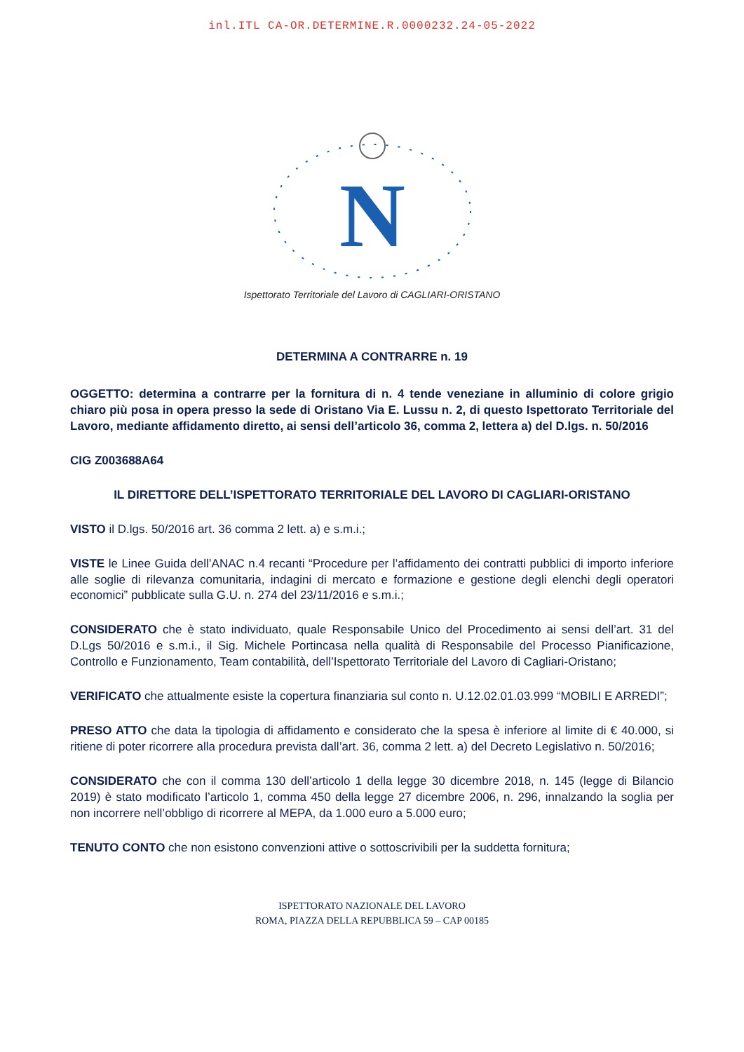inl.ITL CA-OR.DETERMINE.R.0000232.24-05-2022
N
Ispettorato Territoriale del Lavoro di CAGLIARI-ORISTANO
DETERMINA A CONTRARRE n. 19
OGGETTO: determina a contrarre per la fornitura di n. 4 tende veneziane in alluminio di colore grigio chiaro più posa in opera presso la sede di Oristano Via E. Lussu n. 2, di questo Ispettorato Territoriale del Lavoro, mediante affidamento diretto, ai sensi dell’articolo 36, comma 2, lettera a) del D.lgs. n. 50/2016
CIG Z003688A64
IL DIRETTORE DELL’ISPETTORATO TERRITORIALE DEL LAVORO DI CAGLIARI-ORISTANO
VISTO il D.lgs. 50/2016 art. 36 comma 2 lett. a) e s.m.i.;
VISTE le Linee Guida dell’ANAC n.4 recanti “Procedure per l’affidamento dei contratti pubblici di importo inferiore alle soglie di rilevanza comunitaria, indagini di mercato e formazione e gestione degli elenchi degli operatori economici” pubblicate sulla G.U. n. 274 del 23/11/2016 e s.m.i.;
CONSIDERATO che è stato individuato, quale Responsabile Unico del Procedimento ai sensi dell’art. 31 del D.Lgs 50/2016 e s.m.i., il Sig. Michele Portincasa nella qualità di Responsabile del Processo Pianificazione, Controllo e Funzionamento, Team contabilità, dell’Ispettorato Territoriale del Lavoro di Cagliari-Oristano;
VERIFICATO che attualmente esiste la copertura finanziaria sul conto n. U.12.02.01.03.999 “MOBILI E ARREDI”;
PRESO ATTO che data la tipologia di affidamento e considerato che la spesa è inferiore al limite di € 40.000, si ritiene di poter ricorrere alla procedura prevista dall’art. 36, comma 2 lett. a) del Decreto Legislativo n. 50/2016;
CONSIDERATO che con il comma 130 dell’articolo 1 della legge 30 dicembre 2018, n. 145 (legge di Bilancio 2019) è stato modificato l’articolo 1, comma 450 della legge 27 dicembre 2006, n. 296, innalzando la soglia per non incorrere nell’obbligo di ricorrere al MEPA, da 1.000 euro a 5.000 euro;
TENUTO CONTO che non esistono convenzioni attive o sottoscrivibili per la suddetta fornitura;
ISPETTORATO NAZIONALE DEL LAVORO
ROMA, PIAZZA DELLA REPUBBLICA 59 – CAP 00185